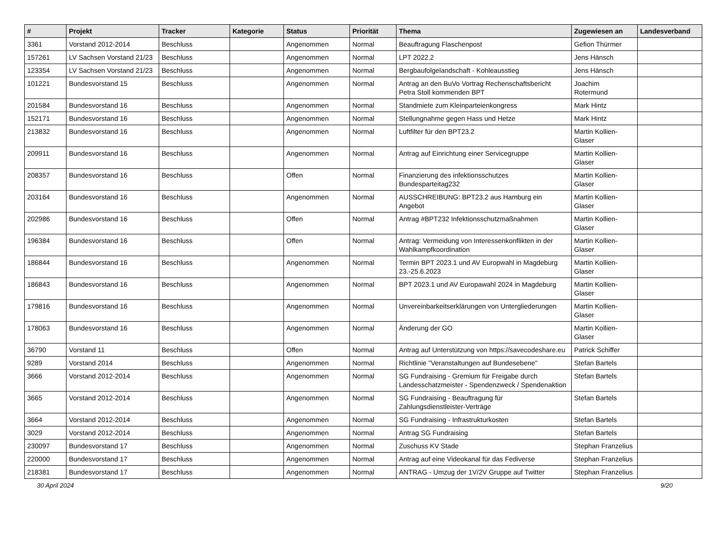| # | Projekt | Tracker | Kategorie | Status | Priorität | Thema | Zugewiesen an | Landesverband |
| --- | --- | --- | --- | --- | --- | --- | --- | --- |
| 3361 | Vorstand 2012-2014 | Beschluss | | Angenommen | Normal | Beauftragung Flaschenpost | Gefion Thürmer | |
| 157261 | LV Sachsen Vorstand 21/23 | Beschluss | | Angenommen | Normal | LPT 2022.2 | Jens Hänsch | |
| 123354 | LV Sachsen Vorstand 21/23 | Beschluss | | Angenommen | Normal | Bergbaufolgelandschaft - Kohleausstieg | Jens Hänsch | |
| 101221 | Bundesvorstand 15 | Beschluss | | Angenommen | Normal | Antrag an den BuVo Vortrag Rechenschaftsbericht Petra Stoll kommenden BPT | Joachim Rotermund | |
| 201584 | Bundesvorstand 16 | Beschluss | | Angenommen | Normal | Standmiete zum Kleinparteienkongress | Mark Hintz | |
| 152171 | Bundesvorstand 16 | Beschluss | | Angenommen | Normal | Stellungnahme gegen Hass und Hetze | Mark Hintz | |
| 213832 | Bundesvorstand 16 | Beschluss | | Angenommen | Normal | Luftfilter für den BPT23.2 | Martin Kollien-Glaser | |
| 209911 | Bundesvorstand 16 | Beschluss | | Angenommen | Normal | Antrag auf Einrichtung einer Servicegruppe | Martin Kollien-Glaser | |
| 208357 | Bundesvorstand 16 | Beschluss | | Offen | Normal | Finanzierung des infektionsschutzes Bundesparteitag232 | Martin Kollien-Glaser | |
| 203164 | Bundesvorstand 16 | Beschluss | | Angenommen | Normal | AUSSCHREIBUNG: BPT23.2 aus Hamburg ein Angebot | Martin Kollien-Glaser | |
| 202986 | Bundesvorstand 16 | Beschluss | | Offen | Normal | Antrag #BPT232 Infektionsschutzmaßnahmen | Martin Kollien-Glaser | |
| 196384 | Bundesvorstand 16 | Beschluss | | Offen | Normal | Antrag: Vermeidung von Interessenkonflikten in der Wahlkampfkoordination | Martin Kollien-Glaser | |
| 186844 | Bundesvorstand 16 | Beschluss | | Angenommen | Normal | Termin BPT 2023.1 und AV Europwahl in Magdeburg 23.-25.6.2023 | Martin Kollien-Glaser | |
| 186843 | Bundesvorstand 16 | Beschluss | | Angenommen | Normal | BPT 2023.1 und AV Europawahl 2024 in Magdeburg | Martin Kollien-Glaser | |
| 179816 | Bundesvorstand 16 | Beschluss | | Angenommen | Normal | Unvereinbarkeitserklärungen von Untergliederungen | Martin Kollien-Glaser | |
| 178063 | Bundesvorstand 16 | Beschluss | | Angenommen | Normal | Änderung der GO | Martin Kollien-Glaser | |
| 36790 | Vorstand 11 | Beschluss | | Offen | Normal | Antrag auf Unterstützung von https://savecodeshare.eu | Patrick Schiffer | |
| 9289 | Vorstand 2014 | Beschluss | | Angenommen | Normal | Richtlinie "Veranstaltungen auf Bundesebene" | Stefan Bartels | |
| 3666 | Vorstand 2012-2014 | Beschluss | | Angenommen | Normal | SG Fundraising - Gremium für Freigabe durch Landesschatzmeister - Spendenzweck / Spendenaktion | Stefan Bartels | |
| 3665 | Vorstand 2012-2014 | Beschluss | | Angenommen | Normal | SG Fundraising - Beauftragung für Zahlungsdienstleister-Verträge | Stefan Bartels | |
| 3664 | Vorstand 2012-2014 | Beschluss | | Angenommen | Normal | SG Fundraising - Infrastrukturkosten | Stefan Bartels | |
| 3029 | Vorstand 2012-2014 | Beschluss | | Angenommen | Normal | Antrag SG Fundraising | Stefan Bartels | |
| 230097 | Bundesvorstand 17 | Beschluss | | Angenommen | Normal | Zuschuss KV Stade | Stephan Franzelius | |
| 220000 | Bundesvorstand 17 | Beschluss | | Angenommen | Normal | Antrag auf eine Videokanal für das Fediverse | Stephan Franzelius | |
| 218381 | Bundesvorstand 17 | Beschluss | | Angenommen | Normal | ANTRAG - Umzug der 1V/2V Gruppe auf Twitter | Stephan Franzelius | |
30 April 2024 9/20